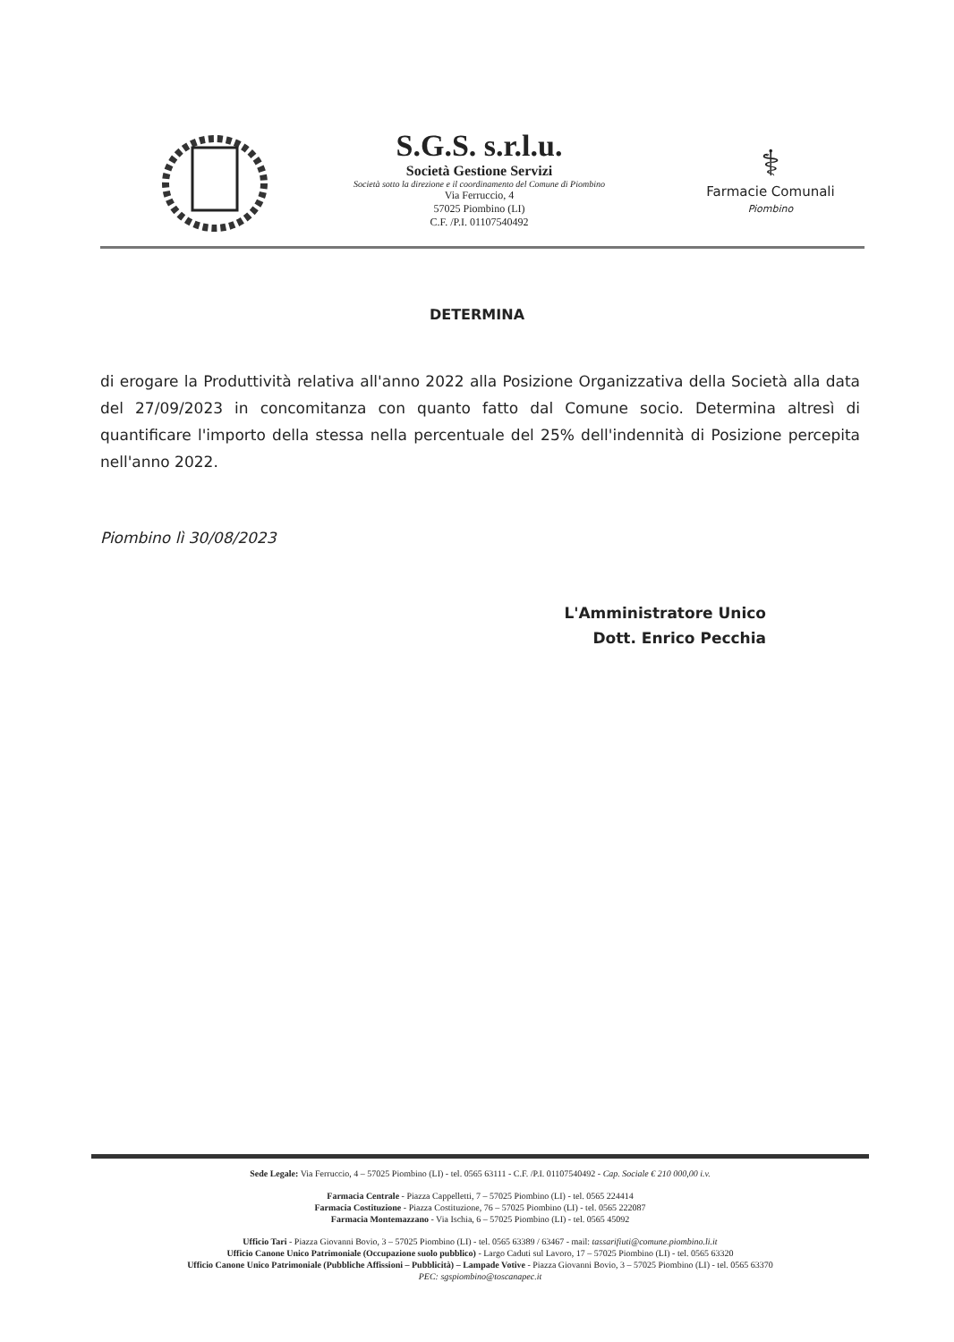S.G.S. s.r.l.u.
Società Gestione Servizi
Società sotto la direzione e il coordinamento del Comune di Piombino
Via Ferruccio, 4
57025 Piombino (LI)
C.F. /P.I. 01107540492
⚕
Farmacie Comunali
Piombino
DETERMINA
di erogare la Produttività relativa all'anno 2022 alla Posizione Organizzativa della Società alla data del 27/09/2023 in concomitanza con quanto fatto dal Comune socio. Determina altresì di quantificare l'importo della stessa nella percentuale del 25% dell'indennità di Posizione percepita nell'anno 2022.
Piombino lì 30/08/2023
L'Amministratore Unico
Dott. Enrico Pecchia
Sede Legale: Via Ferruccio, 4 – 57025 Piombino (LI) - tel. 0565 63111 - C.F. /P.I. 01107540492 - Cap. Sociale € 210 000,00 i.v.
Farmacia Centrale - Piazza Cappelletti, 7 – 57025 Piombino (LI) - tel. 0565 224414
Farmacia Costituzione - Piazza Costituzione, 76 – 57025 Piombino (LI) - tel. 0565 222087
Farmacia Montemazzano - Via Ischia, 6 – 57025 Piombino (LI) - tel. 0565 45092
Ufficio Tari - Piazza Giovanni Bovio, 3 – 57025 Piombino (LI) - tel. 0565 63389 / 63467 - mail: tassarifiuti@comune.piombino.li.it
Ufficio Canone Unico Patrimoniale (Occupazione suolo pubblico) - Largo Caduti sul Lavoro, 17 – 57025 Piombino (LI) - tel. 0565 63320
Ufficio Canone Unico Patrimoniale (Pubbliche Affissioni – Pubblicità) – Lampade Votive - Piazza Giovanni Bovio, 3 – 57025 Piombino (LI) - tel. 0565 63370
PEC: sgspiombino@toscanapec.it